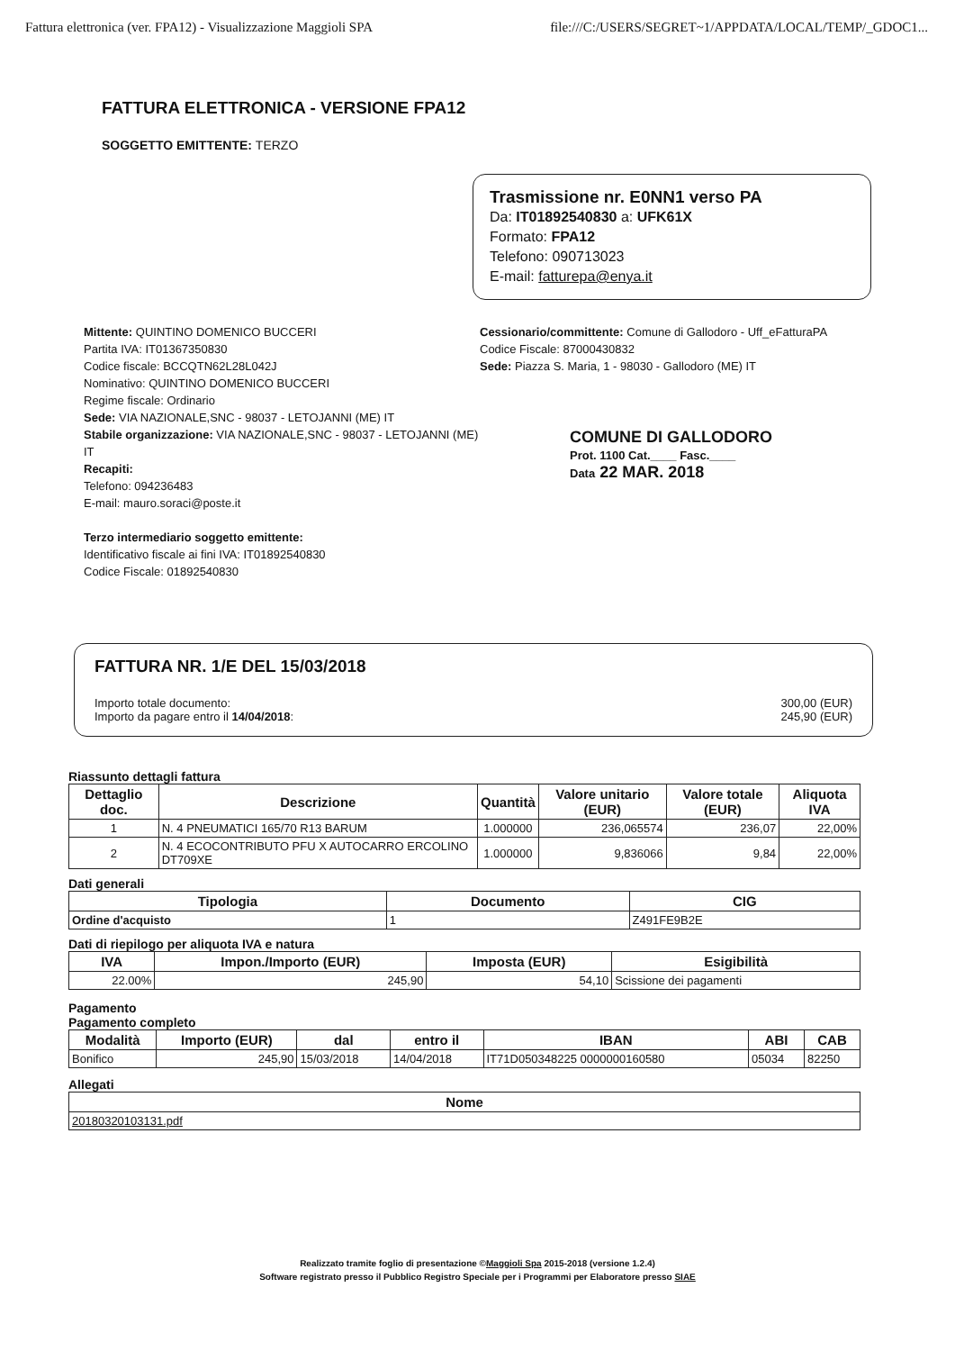Fattura elettronica (ver. FPA12) - Visualizzazione Maggioli SPA file:///C:/USERS/SEGRET~1/APPDATA/LOCAL/TEMP/_GDOC1...
FATTURA ELETTRONICA - VERSIONE FPA12
SOGGETTO EMITTENTE: TERZO
Trasmissione nr. E0NN1 verso PA
Da: IT01892540830 a: UFK61X
Formato: FPA12
Telefono: 090713023
E-mail: fatturepa@enya.it
Mittente: QUINTINO DOMENICO BUCCERI
Partita IVA: IT01367350830
Codice fiscale: BCCQTN62L28L042J
Nominativo: QUINTINO DOMENICO BUCCERI
Regime fiscale: Ordinario
Sede: VIA NAZIONALE,SNC - 98037 - LETOJANNI (ME) IT
Stabile organizzazione: VIA NAZIONALE,SNC - 98037 - LETOJANNI (ME) IT
Recapiti:
Telefono: 094236483
E-mail: mauro.soraci@poste.it
Terzo intermediario soggetto emittente:
Identificativo fiscale ai fini IVA: IT01892540830
Codice Fiscale: 01892540830
Cessionario/committente: Comune di Gallodoro - Uff_eFatturaPA
Codice Fiscale: 87000430832
Sede: Piazza S. Maria, 1 - 98030 - Gallodoro (ME) IT
COMUNE DI GALLODORO
Prot. 1100 Cat.____ Fasc.____
Data 22 MAR. 2018
FATTURA NR. 1/E DEL 15/03/2018
Importo totale documento: 300,00 (EUR)
Importo da pagare entro il 14/04/2018: 245,90 (EUR)
Riassunto dettagli fattura
| Dettaglio doc. | Descrizione | Quantità | Valore unitario (EUR) | Valore totale (EUR) | Aliquota IVA |
| --- | --- | --- | --- | --- | --- |
| 1 | N. 4 PNEUMATICI 165/70 R13 BARUM | 1.000000 | 236,065574 | 236,07 | 22,00% |
| 2 | N. 4 ECOCONTRIBUTO PFU X AUTOCARRO ERCOLINO DT709XE | 1.000000 | 9,836066 | 9,84 | 22,00% |
Dati generali
| Tipologia | Documento | CIG |
| --- | --- | --- |
| Ordine d'acquisto | 1 | Z491FE9B2E |
Dati di riepilogo per aliquota IVA e natura
| IVA | Impon./Importo (EUR) | Imposta (EUR) | Esigibilità |
| --- | --- | --- | --- |
| 22.00% | 245,90 | 54,10 | Scissione dei pagamenti |
Pagamento
Pagamento completo
| Modalità | Importo (EUR) | dal | entro il | IBAN | ABI | CAB |
| --- | --- | --- | --- | --- | --- | --- |
| Bonifico | 245,90 | 15/03/2018 | 14/04/2018 | IT71D050348225 0000000160580 | 05034 | 82250 |
Allegati
| Nome |
| --- |
| 20180320103131.pdf |
Realizzato tramite foglio di presentazione ©Maggioli Spa 2015-2018 (versione 1.2.4)
Software registrato presso il Pubblico Registro Speciale per i Programmi per Elaboratore presso SIAE